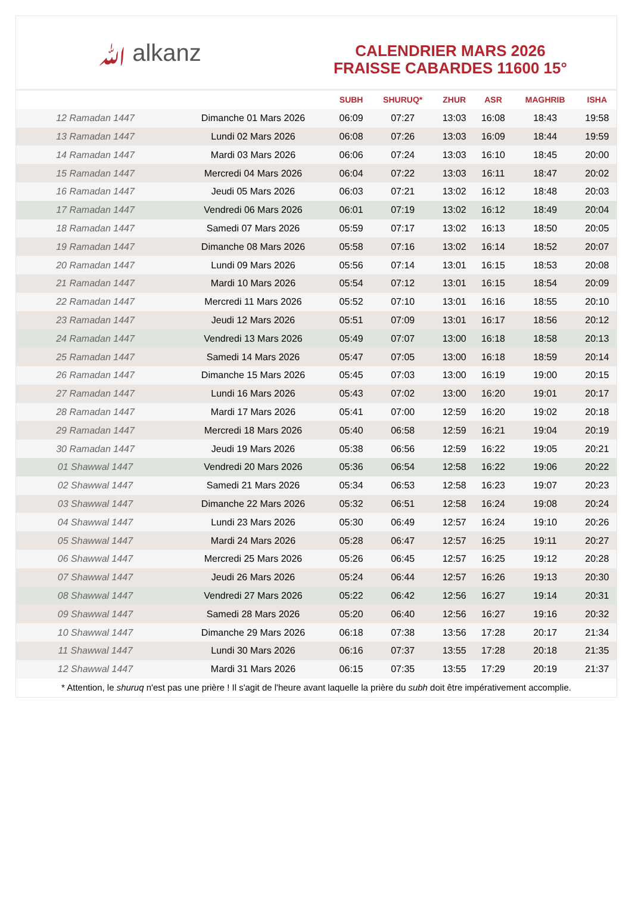ﷲ alkanz
CALENDRIER MARS 2026
FRAISSE CABARDES 11600 15°
| | | SUBH | SHURUQ* | ZHUR | ASR | MAGHRIB | ISHA |
| --- | --- | --- | --- | --- | --- | --- | --- |
| 12 Ramadan 1447 | Dimanche 01 Mars 2026 | 06:09 | 07:27 | 13:03 | 16:08 | 18:43 | 19:58 |
| 13 Ramadan 1447 | Lundi 02 Mars 2026 | 06:08 | 07:26 | 13:03 | 16:09 | 18:44 | 19:59 |
| 14 Ramadan 1447 | Mardi 03 Mars 2026 | 06:06 | 07:24 | 13:03 | 16:10 | 18:45 | 20:00 |
| 15 Ramadan 1447 | Mercredi 04 Mars 2026 | 06:04 | 07:22 | 13:03 | 16:11 | 18:47 | 20:02 |
| 16 Ramadan 1447 | Jeudi 05 Mars 2026 | 06:03 | 07:21 | 13:02 | 16:12 | 18:48 | 20:03 |
| 17 Ramadan 1447 | Vendredi 06 Mars 2026 | 06:01 | 07:19 | 13:02 | 16:12 | 18:49 | 20:04 |
| 18 Ramadan 1447 | Samedi 07 Mars 2026 | 05:59 | 07:17 | 13:02 | 16:13 | 18:50 | 20:05 |
| 19 Ramadan 1447 | Dimanche 08 Mars 2026 | 05:58 | 07:16 | 13:02 | 16:14 | 18:52 | 20:07 |
| 20 Ramadan 1447 | Lundi 09 Mars 2026 | 05:56 | 07:14 | 13:01 | 16:15 | 18:53 | 20:08 |
| 21 Ramadan 1447 | Mardi 10 Mars 2026 | 05:54 | 07:12 | 13:01 | 16:15 | 18:54 | 20:09 |
| 22 Ramadan 1447 | Mercredi 11 Mars 2026 | 05:52 | 07:10 | 13:01 | 16:16 | 18:55 | 20:10 |
| 23 Ramadan 1447 | Jeudi 12 Mars 2026 | 05:51 | 07:09 | 13:01 | 16:17 | 18:56 | 20:12 |
| 24 Ramadan 1447 | Vendredi 13 Mars 2026 | 05:49 | 07:07 | 13:00 | 16:18 | 18:58 | 20:13 |
| 25 Ramadan 1447 | Samedi 14 Mars 2026 | 05:47 | 07:05 | 13:00 | 16:18 | 18:59 | 20:14 |
| 26 Ramadan 1447 | Dimanche 15 Mars 2026 | 05:45 | 07:03 | 13:00 | 16:19 | 19:00 | 20:15 |
| 27 Ramadan 1447 | Lundi 16 Mars 2026 | 05:43 | 07:02 | 13:00 | 16:20 | 19:01 | 20:17 |
| 28 Ramadan 1447 | Mardi 17 Mars 2026 | 05:41 | 07:00 | 12:59 | 16:20 | 19:02 | 20:18 |
| 29 Ramadan 1447 | Mercredi 18 Mars 2026 | 05:40 | 06:58 | 12:59 | 16:21 | 19:04 | 20:19 |
| 30 Ramadan 1447 | Jeudi 19 Mars 2026 | 05:38 | 06:56 | 12:59 | 16:22 | 19:05 | 20:21 |
| 01 Shawwal 1447 | Vendredi 20 Mars 2026 | 05:36 | 06:54 | 12:58 | 16:22 | 19:06 | 20:22 |
| 02 Shawwal 1447 | Samedi 21 Mars 2026 | 05:34 | 06:53 | 12:58 | 16:23 | 19:07 | 20:23 |
| 03 Shawwal 1447 | Dimanche 22 Mars 2026 | 05:32 | 06:51 | 12:58 | 16:24 | 19:08 | 20:24 |
| 04 Shawwal 1447 | Lundi 23 Mars 2026 | 05:30 | 06:49 | 12:57 | 16:24 | 19:10 | 20:26 |
| 05 Shawwal 1447 | Mardi 24 Mars 2026 | 05:28 | 06:47 | 12:57 | 16:25 | 19:11 | 20:27 |
| 06 Shawwal 1447 | Mercredi 25 Mars 2026 | 05:26 | 06:45 | 12:57 | 16:25 | 19:12 | 20:28 |
| 07 Shawwal 1447 | Jeudi 26 Mars 2026 | 05:24 | 06:44 | 12:57 | 16:26 | 19:13 | 20:30 |
| 08 Shawwal 1447 | Vendredi 27 Mars 2026 | 05:22 | 06:42 | 12:56 | 16:27 | 19:14 | 20:31 |
| 09 Shawwal 1447 | Samedi 28 Mars 2026 | 05:20 | 06:40 | 12:56 | 16:27 | 19:16 | 20:32 |
| 10 Shawwal 1447 | Dimanche 29 Mars 2026 | 06:18 | 07:38 | 13:56 | 17:28 | 20:17 | 21:34 |
| 11 Shawwal 1447 | Lundi 30 Mars 2026 | 06:16 | 07:37 | 13:55 | 17:28 | 20:18 | 21:35 |
| 12 Shawwal 1447 | Mardi 31 Mars 2026 | 06:15 | 07:35 | 13:55 | 17:29 | 20:19 | 21:37 |
* Attention, le shuruq n'est pas une prière ! Il s'agit de l'heure avant laquelle la prière du subh doit être impérativement accomplie.